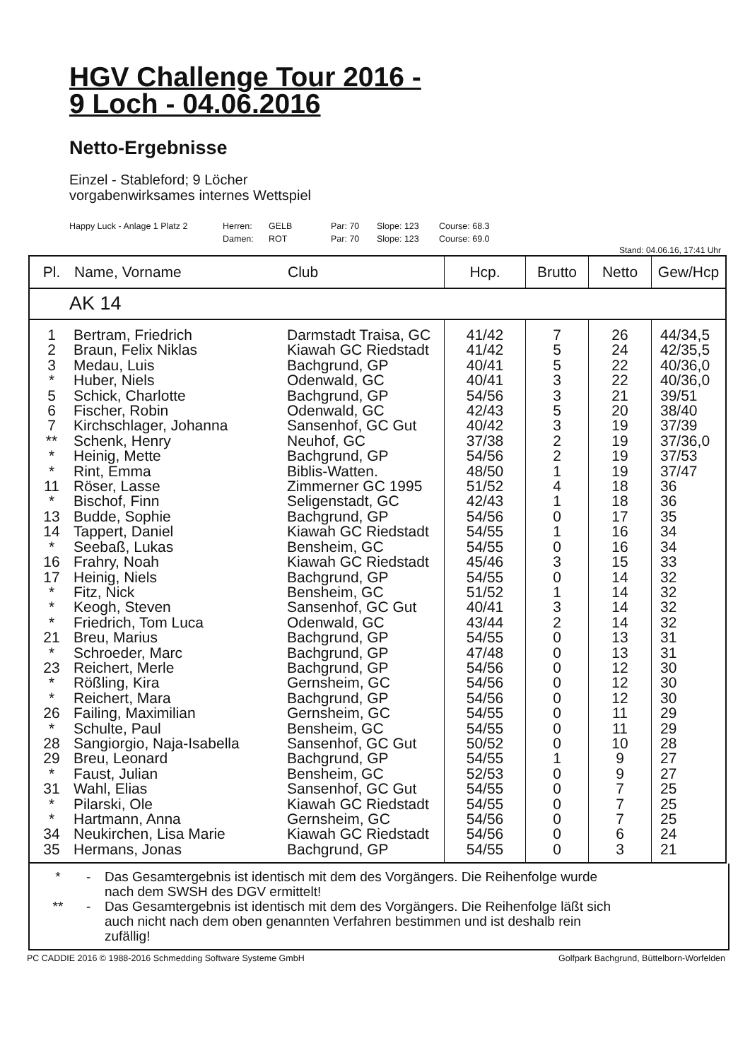HGV Challenge Tour 2016 -
9 Loch - 04.06.2016
Netto-Ergebnisse
Einzel - Stableford; 9 Löcher
vorgabenwirksames internes Wettspiel
Happy Luck - Anlage 1 Platz 2 Herren: GELB Par: 70 Slope: 123 Course: 68.3
Damen: ROT Par: 70 Slope: 123 Course: 69.0
Stand: 04.06.16, 17:41 Uhr
| Pl. | Name, Vorname | Club | Hcp. | Brutto | Netto | Gew/Hcp |
| --- | --- | --- | --- | --- | --- | --- |
| AK 14 | | | | | | |
| 1 2 3 * 5 6 7 ** * * 11 * 13 14 * 16 17 * * * 21 * 23 * * 26 * 28 29 * 31 * * 34 35 | Bertram, Friedrich Braun, Felix Niklas Medau, Luis Huber, Niels Schick, Charlotte Fischer, Robin Kirchschlager, Johanna Schenk, Henry Heinig, Mette Rint, Emma Röser, Lasse Bischof, Finn Budde, Sophie Tappert, Daniel Seebaß, Lukas Frahry, Noah Heinig, Niels Fitz, Nick Keogh, Steven Friedrich, Tom Luca Breu, Marius Schroeder, Marc Reichert, Merle Rößling, Kira Reichert, Mara Failing, Maximilian Schulte, Paul Sangiorgio, Naja-Isabella Breu, Leonard Faust, Julian Wahl, Elias Pilarski, Ole Hartmann, Anna Neukirchen, Lisa Marie Hermans, Jonas | Darmstadt Traisa, GC Kiawah GC Riedstadt Bachgrund, GP Odenwald, GC Bachgrund, GP Odenwald, GC Sansenhof, GC Gut Neuhof, GC Bachgrund, GP Biblis-Watten. Zimmerner GC 1995 Seligenstadt, GC Bachgrund, GP Kiawah GC Riedstadt Bensheim, GC Kiawah GC Riedstadt Bachgrund, GP Bensheim, GC Sansenhof, GC Gut Odenwald, GC Bachgrund, GP Bachgrund, GP Bachgrund, GP Gernsheim, GC Bachgrund, GP Gernsheim, GC Bensheim, GC Sansenhof, GC Gut Bachgrund, GP Bensheim, GC Sansenhof, GC Gut Kiawah GC Riedstadt Gernsheim, GC Kiawah GC Riedstadt Bachgrund, GP | 41/42 41/42 40/41 40/41 54/56 42/43 40/42 37/38 54/56 48/50 51/52 42/43 54/56 54/55 54/55 45/46 54/55 51/52 40/41 43/44 54/55 47/48 54/56 54/56 54/56 54/55 54/55 50/52 54/55 52/53 54/55 54/55 54/56 54/56 54/55 | 7 5 5 3 3 5 3 2 2 1 4 1 0 1 0 3 0 1 3 2 0 0 0 0 0 0 0 0 1 0 0 0 0 0 0 | 26 24 22 22 21 20 19 19 19 19 18 18 17 16 16 15 14 14 14 14 13 13 12 12 12 11 11 10 9 9 7 7 7 6 3 | 44/34,5 42/35,5 40/36,0 40/36,0 39/51 38/40 37/39 37/36,0 37/53 37/47 36 36 35 34 34 33 32 32 32 32 31 31 30 30 30 29 29 28 27 27 25 25 25 24 21 |
* - Das Gesamtergebnis ist identisch mit dem des Vorgängers. Die Reihenfolge wurde nach dem SWSH des DGV ermittelt!
** - Das Gesamtergebnis ist identisch mit dem des Vorgängers. Die Reihenfolge läßt sich auch nicht nach dem oben genannten Verfahren bestimmen und ist deshalb rein zufällig!
PC CADDIE 2016 © 1988-2016 Schmedding Software Systeme GmbH Golfpark Bachgrund, Büttelborn-Worfelden